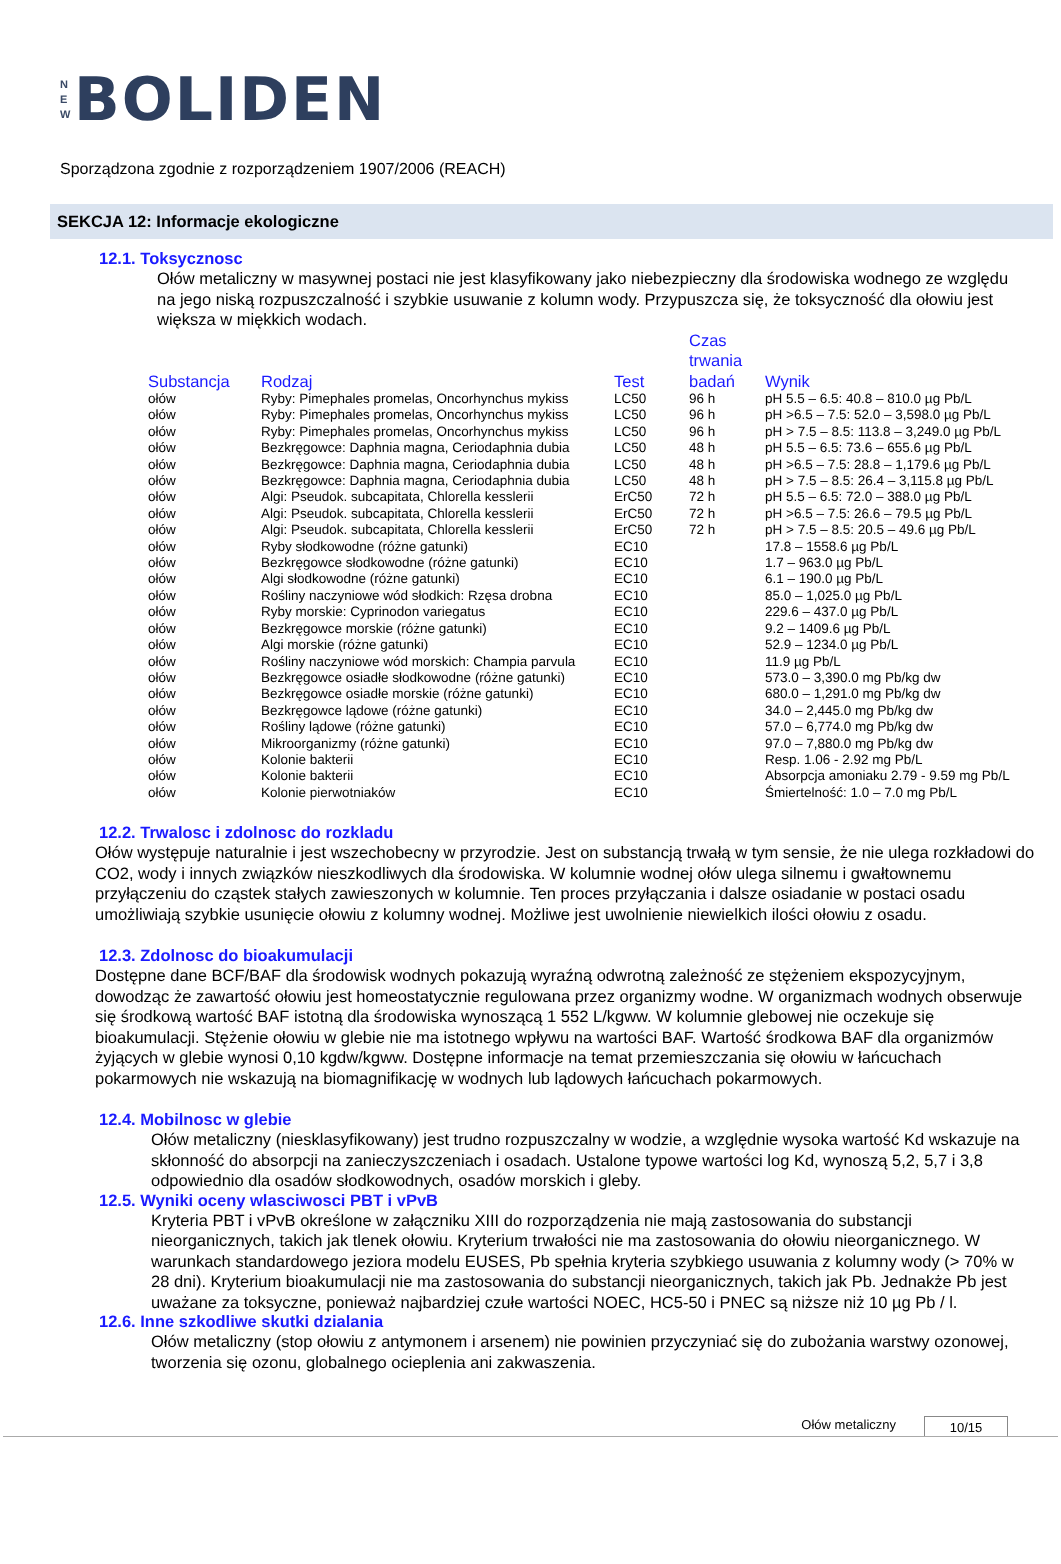N
E
W
BOLIDEN
Sporządzona zgodnie z rozporządzeniem 1907/2006 (REACH)
SEKCJA 12: Informacje ekologiczne
12.1. Toksycznosc
Ołów metaliczny w masywnej postaci nie jest klasyfikowany jako niebezpieczny dla środowiska wodnego ze względu na jego niską rozpuszczalność i szybkie usuwanie z kolumn wody. Przypuszcza się, że toksyczność dla ołowiu jest większa w miękkich wodach.
| Substancja | Rodzaj | Test | Czas trwania badań | Wynik |
| --- | --- | --- | --- | --- |
| ołów | Ryby: Pimephales promelas, Oncorhynchus mykiss | LC50 | 96 h | pH 5.5 – 6.5: 40.8 – 810.0 µg Pb/L |
| ołów | Ryby: Pimephales promelas, Oncorhynchus mykiss | LC50 | 96 h | pH >6.5 – 7.5: 52.0 – 3,598.0 µg Pb/L |
| ołów | Ryby: Pimephales promelas, Oncorhynchus mykiss | LC50 | 96 h | pH > 7.5 – 8.5: 113.8 – 3,249.0 µg Pb/L |
| ołów | Bezkręgowce: Daphnia magna, Ceriodaphnia dubia | LC50 | 48 h | pH 5.5 – 6.5: 73.6 – 655.6 µg Pb/L |
| ołów | Bezkręgowce: Daphnia magna, Ceriodaphnia dubia | LC50 | 48 h | pH >6.5 – 7.5: 28.8 – 1,179.6 µg Pb/L |
| ołów | Bezkręgowce: Daphnia magna, Ceriodaphnia dubia | LC50 | 48 h | pH > 7.5 – 8.5: 26.4 – 3,115.8 µg Pb/L |
| ołów | Algi: Pseudok. subcapitata, Chlorella kesslerii | ErC50 | 72 h | pH 5.5 – 6.5: 72.0 – 388.0 µg Pb/L |
| ołów | Algi: Pseudok. subcapitata, Chlorella kesslerii | ErC50 | 72 h | pH >6.5 – 7.5: 26.6 – 79.5 µg Pb/L |
| ołów | Algi: Pseudok. subcapitata, Chlorella kesslerii | ErC50 | 72 h | pH > 7.5 – 8.5: 20.5 – 49.6 µg Pb/L |
| ołów | Ryby słodkowodne (różne gatunki) | EC10 | | 17.8 – 1558.6 µg Pb/L |
| ołów | Bezkręgowce słodkowodne (różne gatunki) | EC10 | | 1.7 – 963.0 µg Pb/L |
| ołów | Algi słodkowodne (różne gatunki) | EC10 | | 6.1 – 190.0 µg Pb/L |
| ołów | Rośliny naczyniowe wód słodkich: Rzęsa drobna | EC10 | | 85.0 – 1,025.0 µg Pb/L |
| ołów | Ryby morskie: Cyprinodon variegatus | EC10 | | 229.6 – 437.0 µg Pb/L |
| ołów | Bezkręgowce morskie (różne gatunki) | EC10 | | 9.2 – 1409.6 µg Pb/L |
| ołów | Algi morskie (różne gatunki) | EC10 | | 52.9 – 1234.0 µg Pb/L |
| ołów | Rośliny naczyniowe wód morskich: Champia parvula | EC10 | | 11.9 µg Pb/L |
| ołów | Bezkręgowce osiadłe słodkowodne (różne gatunki) | EC10 | | 573.0 – 3,390.0 mg Pb/kg dw |
| ołów | Bezkręgowce osiadłe morskie (różne gatunki) | EC10 | | 680.0 – 1,291.0 mg Pb/kg dw |
| ołów | Bezkręgowce lądowe (różne gatunki) | EC10 | | 34.0 – 2,445.0 mg Pb/kg dw |
| ołów | Rośliny lądowe (różne gatunki) | EC10 | | 57.0 – 6,774.0 mg Pb/kg dw |
| ołów | Mikroorganizmy (różne gatunki) | EC10 | | 97.0 – 7,880.0 mg Pb/kg dw |
| ołów | Kolonie bakterii | EC10 | | Resp. 1.06 - 2.92 mg Pb/L |
| ołów | Kolonie bakterii | EC10 | | Absorpcja amoniaku 2.79 - 9.59 mg Pb/L |
| ołów | Kolonie pierwotniaków | EC10 | | Śmiertelność: 1.0 – 7.0 mg Pb/L |
12.2. Trwalosc i zdolnosc do rozkladu
Ołów występuje naturalnie i jest wszechobecny w przyrodzie. Jest on substancją trwałą w tym sensie, że nie ulega rozkładowi do CO2, wody i innych związków nieszkodliwych dla środowiska. W kolumnie wodnej ołów ulega silnemu i gwałtownemu przyłączeniu do cząstek stałych zawieszonych w kolumnie. Ten proces przyłączania i dalsze osiadanie w postaci osadu umożliwiają szybkie usunięcie ołowiu z kolumny wodnej. Możliwe jest uwolnienie niewielkich ilości ołowiu z osadu.
12.3. Zdolnosc do bioakumulacji
Dostępne dane BCF/BAF dla środowisk wodnych pokazują wyraźną odwrotną zależność ze stężeniem ekspozycyjnym, dowodząc że zawartość ołowiu jest homeostatycznie regulowana przez organizmy wodne. W organizmach wodnych obserwuje się środkową wartość BAF istotną dla środowiska wynoszącą 1 552 L/kgww. W kolumnie glebowej nie oczekuje się bioakumulacji. Stężenie ołowiu w glebie nie ma istotnego wpływu na wartości BAF. Wartość środkowa BAF dla organizmów żyjących w glebie wynosi 0,10 kgdw/kgww. Dostępne informacje na temat przemieszczania się ołowiu w łańcuchach pokarmowych nie wskazują na biomagnifikację w wodnych lub lądowych łańcuchach pokarmowych.
12.4. Mobilnosc w glebie
Ołów metaliczny (niesklasyfikowany) jest trudno rozpuszczalny w wodzie, a względnie wysoka wartość Kd wskazuje na skłonność do absorpcji na zanieczyszczeniach i osadach. Ustalone typowe wartości log Kd, wynoszą 5,2, 5,7 i 3,8 odpowiednio dla osadów słodkowodnych, osadów morskich i gleby.
12.5. Wyniki oceny wlasciwosci PBT i vPvB
Kryteria PBT i vPvB określone w załączniku XIII do rozporządzenia nie mają zastosowania do substancji nieorganicznych, takich jak tlenek ołowiu. Kryterium trwałości nie ma zastosowania do ołowiu nieorganicznego. W warunkach standardowego jeziora modelu EUSES, Pb spełnia kryteria szybkiego usuwania z kolumny wody (> 70% w 28 dni). Kryterium bioakumulacji nie ma zastosowania do substancji nieorganicznych, takich jak Pb. Jednakże Pb jest uważane za toksyczne, ponieważ najbardziej czułe wartości NOEC, HC5-50 i PNEC są niższe niż 10 µg Pb / l.
12.6. Inne szkodliwe skutki dzialania
Ołów metaliczny (stop ołowiu z antymonem i arsenem) nie powinien przyczyniać się do zubożania warstwy ozonowej, tworzenia się ozonu, globalnego ocieplenia ani zakwaszenia.
Ołów metaliczny 10/15